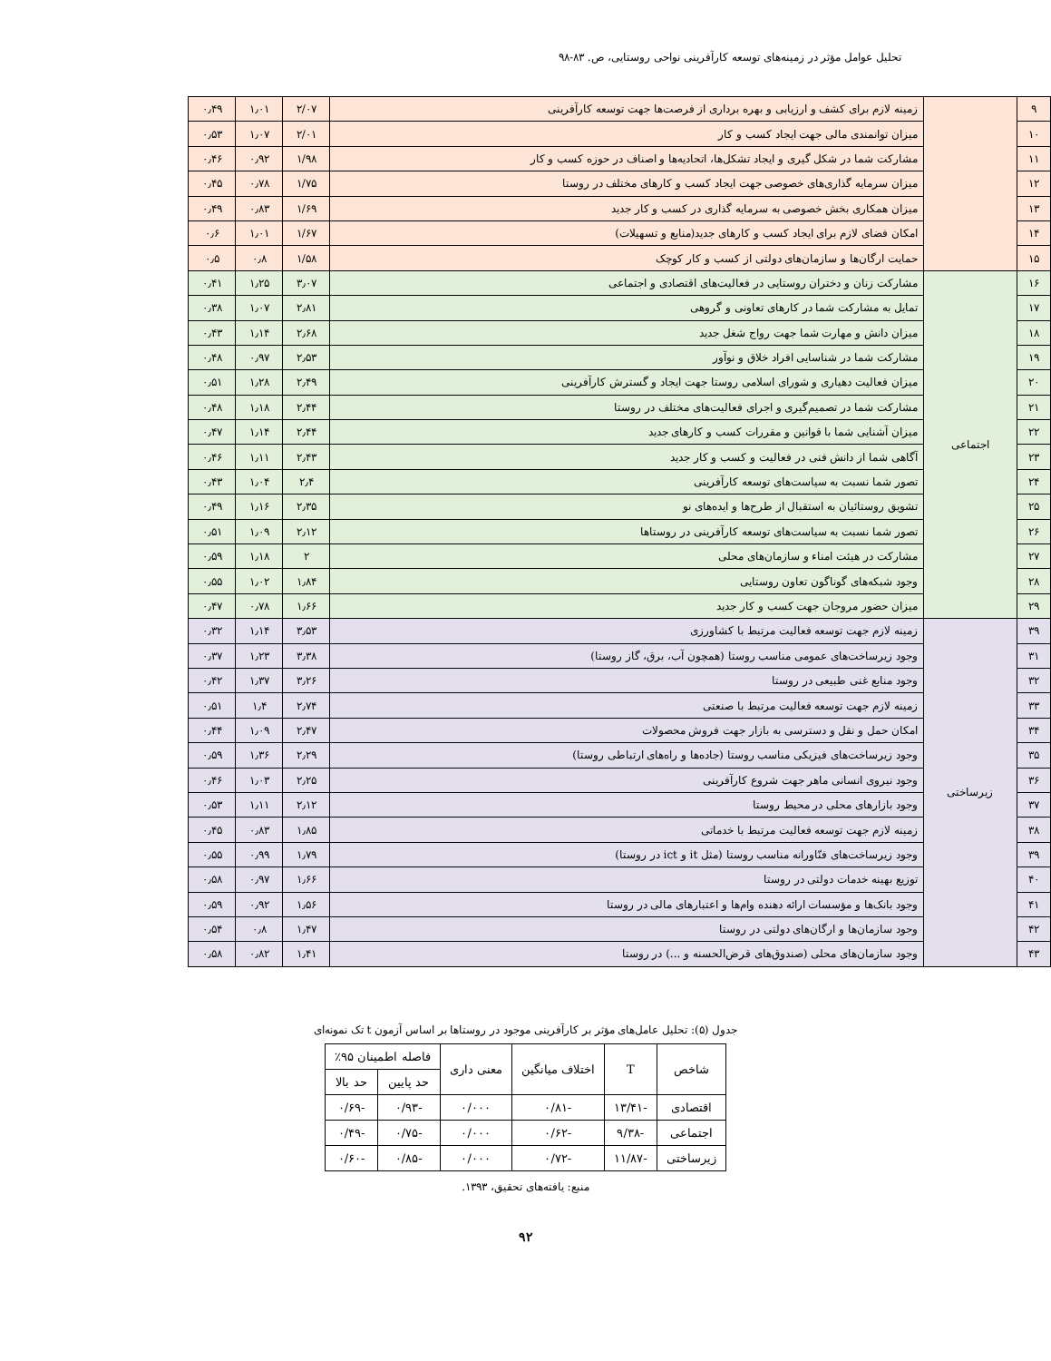تحلیل عوامل مؤثر در زمینه‌های توسعه کارآفرینی نواحی روستایی، ص. ۸۳-۹۸
| ۹ | | زمینه لازم برای کشف و ارزیابی و بهره برداری از فرصت‌ها جهت توسعه کارآفرینی | ۲/۰۷ | ۱٫۰۱ | ۰٫۴۹ |
| ۱۰ | | میزان توانمندی مالی جهت ایجاد کسب و کار | ۲/۰۱ | ۱٫۰۷ | ۰٫۵۳ |
| ۱۱ | | مشارکت شما در شکل گیری و ایجاد تشکل‌ها، اتحادیه‌ها و اصناف در حوزه کسب و کار | ۱/۹۸ | ۰٫۹۲ | ۰٫۴۶ |
| ۱۲ | | میزان سرمایه گذاری‌های خصوصی جهت ایجاد کسب و کارهای مختلف در روستا | ۱/۷۵ | ۰٫۷۸ | ۰٫۴۵ |
| ۱۳ | | میزان همکاری بخش خصوصی به سرمایه گذاری در کسب و کار جدید | ۱/۶۹ | ۰٫۸۳ | ۰٫۴۹ |
| ۱۴ | | امکان فضای لازم برای ایجاد کسب و کارهای جدید(منابع و تسهیلات) | ۱/۶۷ | ۱٫۰۱ | ۰٫۶ |
| ۱۵ | | حمایت ارگان‌ها و سازمان‌های دولتی از کسب و کار کوچک | ۱/۵۸ | ۰٫۸ | ۰٫۵ |
| ۱۶ | اجتماعی | مشارکت زنان و دختران روستایی در فعالیت‌های اقتصادی و اجتماعی | ۳٫۰۷ | ۱٫۲۵ | ۰٫۴۱ |
| ۱۷ | | تمایل به مشارکت شما در کارهای تعاونی و گروهی | ۲٫۸۱ | ۱٫۰۷ | ۰٫۳۸ |
| ۱۸ | | میزان دانش و مهارت شما جهت رواج شغل جدید | ۲٫۶۸ | ۱٫۱۴ | ۰٫۴۳ |
| ۱۹ | | مشارکت شما در شناسایی افراد خلاق و نوآور | ۲٫۵۳ | ۰٫۹۷ | ۰٫۴۸ |
| ۲۰ | | میزان فعالیت دهیاری و شورای اسلامی روستا جهت ایجاد و گسترش کارآفرینی | ۲٫۴۹ | ۱٫۲۸ | ۰٫۵۱ |
| ۲۱ | | مشارکت شما در تصمیم‌گیری و اجرای فعالیت‌های مختلف در روستا | ۲٫۴۴ | ۱٫۱۸ | ۰٫۴۸ |
| ۲۲ | | میزان آشنایی شما با قوانین و مقررات کسب و کارهای جدید | ۲٫۴۴ | ۱٫۱۴ | ۰٫۴۷ |
| ۲۳ | | آگاهی شما از دانش فنی در فعالیت و کسب و کار جدید | ۲٫۴۳ | ۱٫۱۱ | ۰٫۴۶ |
| ۲۴ | | تصور شما نسبت به سیاست‌های توسعه کارآفرینی | ۲٫۴ | ۱٫۰۴ | ۰٫۴۳ |
| ۲۵ | | تشویق روستائیان به استقبال از طرح‌ها و ایده‌های نو | ۲٫۳۵ | ۱٫۱۶ | ۰٫۴۹ |
| ۲۶ | | تصور شما نسبت به سیاست‌های توسعه کارآفرینی در روستاها | ۲٫۱۲ | ۱٫۰۹ | ۰٫۵۱ |
| ۲۷ | | مشارکت در هیئت امناء و سازمان‌های محلی | ۲ | ۱٫۱۸ | ۰٫۵۹ |
| ۲۸ | | وجود شبکه‌های گوناگون تعاون روستایی | ۱٫۸۴ | ۱٫۰۲ | ۰٫۵۵ |
| ۲۹ | | میزان حضور مروجان جهت کسب و کار جدید | ۱٫۶۶ | ۰٫۷۸ | ۰٫۴۷ |
| ۳۹ | زیرساختی | زمینه لازم جهت توسعه فعالیت مرتبط با کشاورزی | ۳٫۵۳ | ۱٫۱۴ | ۰٫۳۲ |
| ۳۱ | | وجود زیرساخت‌های عمومی مناسب روستا (همچون آب، برق، گاز روستا) | ۳٫۳۸ | ۱٫۲۳ | ۰٫۳۷ |
| ۳۲ | | وجود منابع غنی طبیعی در روستا | ۳٫۲۶ | ۱٫۳۷ | ۰٫۴۲ |
| ۳۳ | | زمینه لازم جهت توسعه فعالیت مرتبط با صنعتی | ۲٫۷۴ | ۱٫۴ | ۰٫۵۱ |
| ۳۴ | | امکان حمل و نقل و دسترسی به بازار جهت فروش محصولات | ۲٫۴۷ | ۱٫۰۹ | ۰٫۴۴ |
| ۳۵ | | وجود زیرساخت‌های فیزیکی مناسب روستا (جاده‌ها و راه‌های ارتباطی روستا) | ۲٫۲۹ | ۱٫۳۶ | ۰٫۵۹ |
| ۳۶ | | وجود نیروی انسانی ماهر جهت شروع کارآفرینی | ۲٫۲۵ | ۱٫۰۳ | ۰٫۴۶ |
| ۳۷ | | وجود بازارهای محلی در محیط روستا | ۲٫۱۲ | ۱٫۱۱ | ۰٫۵۳ |
| ۳۸ | | زمینه لازم جهت توسعه فعالیت مرتبط با خدماتی | ۱٫۸۵ | ۰٫۸۳ | ۰٫۴۵ |
| ۳۹ | | وجود زیرساخت‌های فنّاورانه مناسب روستا (مثل it و ict در روستا) | ۱٫۷۹ | ۰٫۹۹ | ۰٫۵۵ |
| ۴۰ | | توزیع بهینه خدمات دولتی در روستا | ۱٫۶۶ | ۰٫۹۷ | ۰٫۵۸ |
| ۴۱ | | وجود بانک‌ها و مؤسسات ارائه دهنده وام‌ها و اعتبارهای مالی در روستا | ۱٫۵۶ | ۰٫۹۲ | ۰٫۵۹ |
| ۴۲ | | وجود سازمان‌ها و ارگان‌های دولتی در روستا | ۱٫۴۷ | ۰٫۸ | ۰٫۵۴ |
| ۴۳ | | وجود سازمان‌های محلی (صندوق‌های قرض‌الحسنه و ...) در روستا | ۱٫۴۱ | ۰٫۸۲ | ۰٫۵۸ |
جدول (۵): تحلیل عامل‌های مؤثر بر کارآفرینی موجود در روستاها بر اساس آزمون t تک نمونه‌ای
| شاخص | T | اختلاف میانگین | معنی داری | فاصله اطمینان ۹۵٪ | |
| --- | --- | --- | --- | --- | --- |
| | | | | حد پایین | حد بالا |
| اقتصادی | -۱۳/۴۱ | -۰/۸۱ | ۰/۰۰۰ | -۰/۹۳ | -۰/۶۹ |
| اجتماعی | -۹/۳۸ | -۰/۶۲ | ۰/۰۰۰ | -۰/۷۵ | -۰/۴۹ |
| زیرساختی | -۱۱/۸۷ | -۰/۷۲ | ۰/۰۰۰ | -۰/۸۵ | -۰/۶۰ |
منبع: یافته‌های تحقیق، ۱۳۹۳.
۹۲